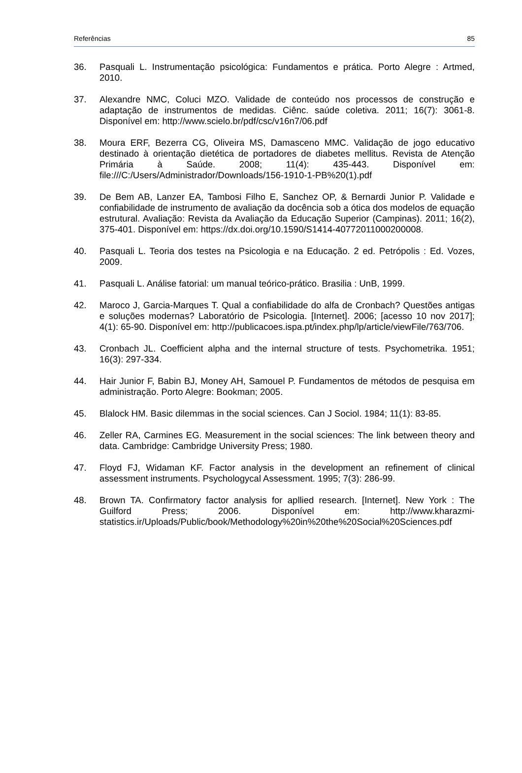Referências 85
36. Pasquali L. Instrumentação psicológica: Fundamentos e prática. Porto Alegre : Artmed, 2010.
37. Alexandre NMC, Coluci MZO. Validade de conteúdo nos processos de construção e adaptação de instrumentos de medidas. Ciênc. saúde coletiva. 2011; 16(7): 3061-8. Disponível em: http://www.scielo.br/pdf/csc/v16n7/06.pdf
38. Moura ERF, Bezerra CG, Oliveira MS, Damasceno MMC. Validação de jogo educativo destinado à orientação dietética de portadores de diabetes mellitus. Revista de Atenção Primária à Saúde. 2008; 11(4): 435-443. Disponível em: file:///C:/Users/Administrador/Downloads/156-1910-1-PB%20(1).pdf
39. De Bem AB, Lanzer EA, Tambosi Filho E, Sanchez OP, & Bernardi Junior P. Validade e confiabilidade de instrumento de avaliação da docência sob a ótica dos modelos de equação estrutural. Avaliação: Revista da Avaliação da Educação Superior (Campinas). 2011; 16(2), 375-401. Disponível em: https://dx.doi.org/10.1590/S1414-40772011000200008.
40. Pasquali L. Teoria dos testes na Psicologia e na Educação. 2 ed. Petrópolis : Ed. Vozes, 2009.
41. Pasquali L. Análise fatorial: um manual teórico-prático. Brasilia : UnB, 1999.
42. Maroco J, Garcia-Marques T. Qual a confiabilidade do alfa de Cronbach? Questões antigas e soluções modernas? Laboratório de Psicologia. [Internet]. 2006; [acesso 10 nov 2017]; 4(1): 65-90. Disponível em: http://publicacoes.ispa.pt/index.php/lp/article/viewFile/763/706.
43. Cronbach JL. Coefficient alpha and the internal structure of tests. Psychometrika. 1951; 16(3): 297-334.
44. Hair Junior F, Babin BJ, Money AH, Samouel P. Fundamentos de métodos de pesquisa em administração. Porto Alegre: Bookman; 2005.
45. Blalock HM. Basic dilemmas in the social sciences. Can J Sociol. 1984; 11(1): 83-85.
46. Zeller RA, Carmines EG. Measurement in the social sciences: The link between theory and data. Cambridge: Cambridge University Press; 1980.
47. Floyd FJ, Widaman KF. Factor analysis in the development an refinement of clinical assessment instruments. Psychologycal Assessment. 1995; 7(3): 286-99.
48. Brown TA. Confirmatory factor analysis for apllied research. [Internet]. New York : The Guilford Press; 2006. Disponível em: http://www.kharazmi-statistics.ir/Uploads/Public/book/Methodology%20in%20the%20Social%20Sciences.pdf